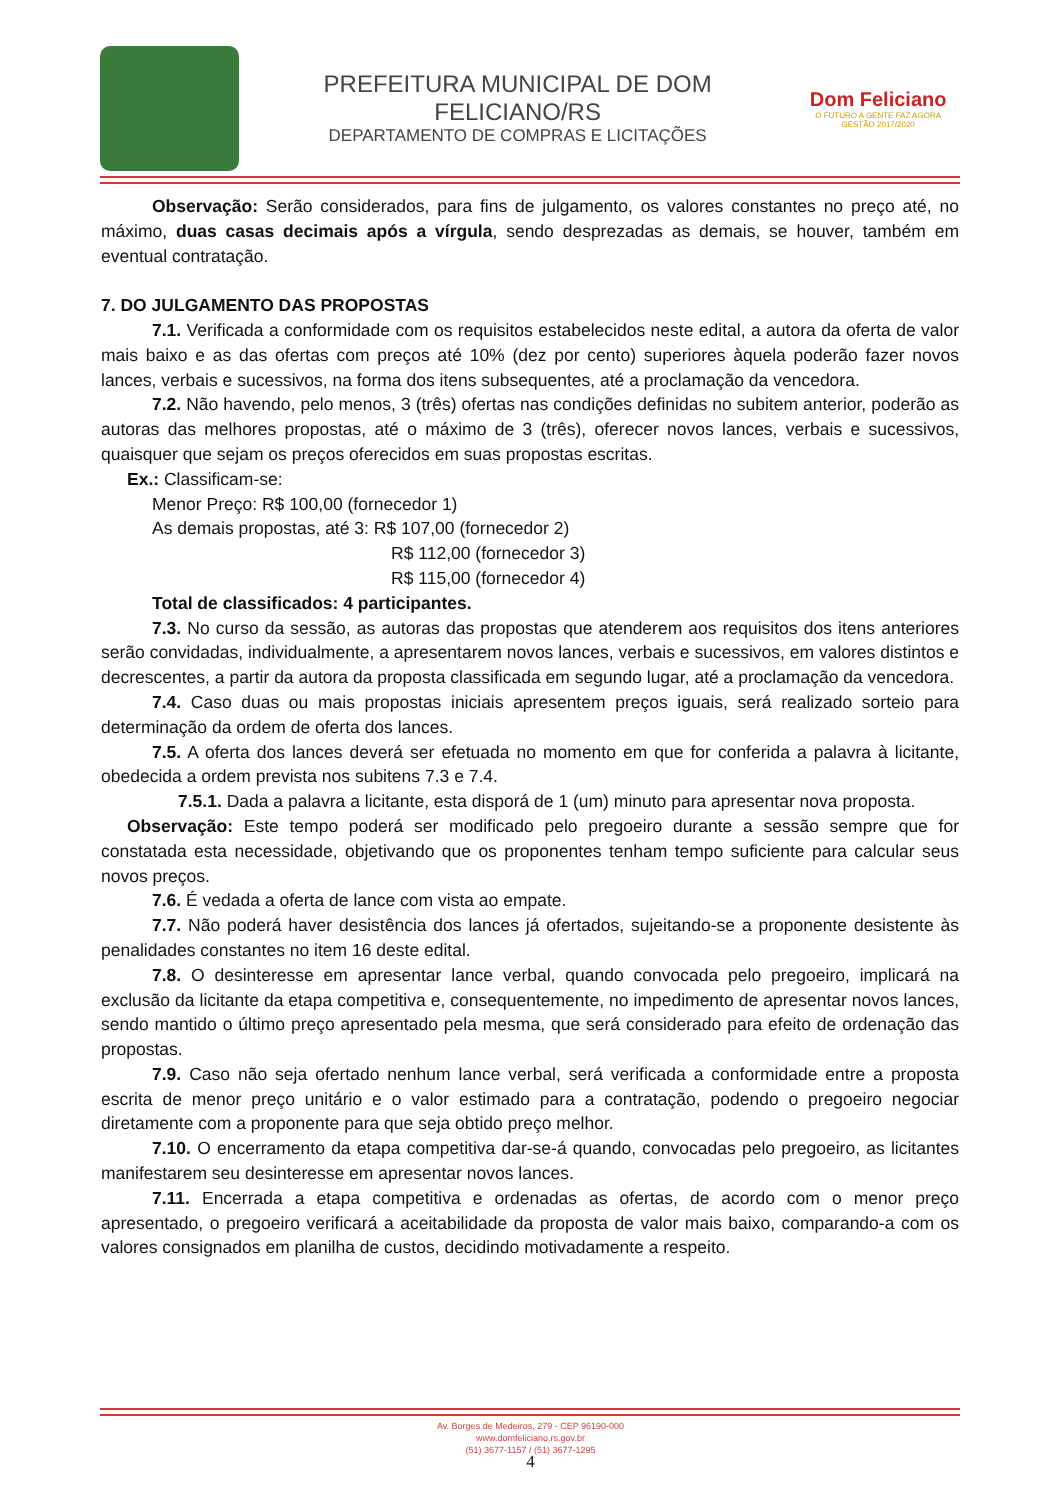PREFEITURA MUNICIPAL DE DOM FELICIANO/RS
DEPARTAMENTO DE COMPRAS E LICITAÇÕES
Dom Feliciano
O FUTURO A GENTE FAZ AGORA
GESTÃO 2017/2020
Observação: Serão considerados, para fins de julgamento, os valores constantes no preço até, no máximo, duas casas decimais após a vírgula, sendo desprezadas as demais, se houver, também em eventual contratação.
7. DO JULGAMENTO DAS PROPOSTAS
7.1. Verificada a conformidade com os requisitos estabelecidos neste edital, a autora da oferta de valor mais baixo e as das ofertas com preços até 10% (dez por cento) superiores àquela poderão fazer novos lances, verbais e sucessivos, na forma dos itens subsequentes, até a proclamação da vencedora.
7.2. Não havendo, pelo menos, 3 (três) ofertas nas condições definidas no subitem anterior, poderão as autoras das melhores propostas, até o máximo de 3 (três), oferecer novos lances, verbais e sucessivos, quaisquer que sejam os preços oferecidos em suas propostas escritas.
Ex.: Classificam-se:
Menor Preço: R$ 100,00 (fornecedor 1)
As demais propostas, até 3: R$ 107,00 (fornecedor 2)
R$ 112,00 (fornecedor 3)
R$ 115,00 (fornecedor 4)
Total de classificados: 4 participantes.
7.3. No curso da sessão, as autoras das propostas que atenderem aos requisitos dos itens anteriores serão convidadas, individualmente, a apresentarem novos lances, verbais e sucessivos, em valores distintos e decrescentes, a partir da autora da proposta classificada em segundo lugar, até a proclamação da vencedora.
7.4. Caso duas ou mais propostas iniciais apresentem preços iguais, será realizado sorteio para determinação da ordem de oferta dos lances.
7.5. A oferta dos lances deverá ser efetuada no momento em que for conferida a palavra à licitante, obedecida a ordem prevista nos subitens 7.3 e 7.4.
7.5.1. Dada a palavra a licitante, esta disporá de 1 (um) minuto para apresentar nova proposta.
Observação: Este tempo poderá ser modificado pelo pregoeiro durante a sessão sempre que for constatada esta necessidade, objetivando que os proponentes tenham tempo suficiente para calcular seus novos preços.
7.6. É vedada a oferta de lance com vista ao empate.
7.7. Não poderá haver desistência dos lances já ofertados, sujeitando-se a proponente desistente às penalidades constantes no item 16 deste edital.
7.8. O desinteresse em apresentar lance verbal, quando convocada pelo pregoeiro, implicará na exclusão da licitante da etapa competitiva e, consequentemente, no impedimento de apresentar novos lances, sendo mantido o último preço apresentado pela mesma, que será considerado para efeito de ordenação das propostas.
7.9. Caso não seja ofertado nenhum lance verbal, será verificada a conformidade entre a proposta escrita de menor preço unitário e o valor estimado para a contratação, podendo o pregoeiro negociar diretamente com a proponente para que seja obtido preço melhor.
7.10. O encerramento da etapa competitiva dar-se-á quando, convocadas pelo pregoeiro, as licitantes manifestarem seu desinteresse em apresentar novos lances.
7.11. Encerrada a etapa competitiva e ordenadas as ofertas, de acordo com o menor preço apresentado, o pregoeiro verificará a aceitabilidade da proposta de valor mais baixo, comparando-a com os valores consignados em planilha de custos, decidindo motivadamente a respeito.
Av. Borges de Medeiros, 279 - CEP 96190-000
www.domfeliciano.rs.gov.br
(51) 3677-1157 / (51) 3677-1295
4